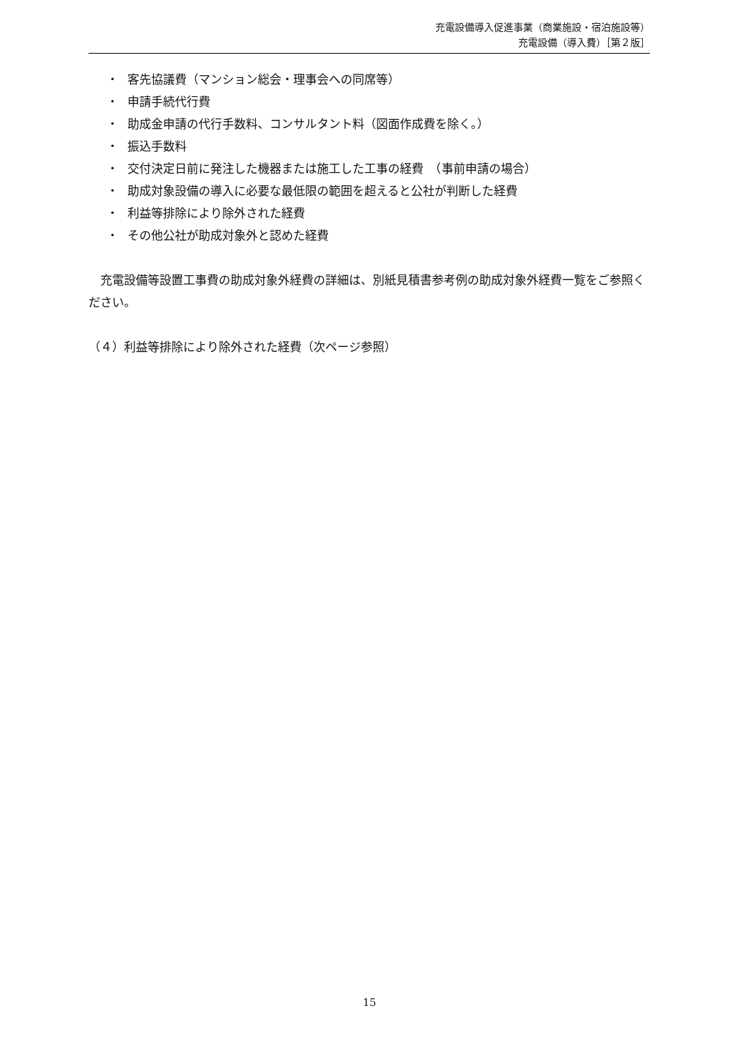充電設備導入促進事業（商業施設・宿泊施設等）
充電設備（導入費）［第２版］
・ 客先協議費（マンション総会・理事会への同席等）
・ 申請手続代行費
・ 助成金申請の代行手数料、コンサルタント料（図面作成費を除く。）
・ 振込手数料
・ 交付決定日前に発注した機器または施工した工事の経費　（事前申請の場合）
・ 助成対象設備の導入に必要な最低限の範囲を超えると公社が判断した経費
・ 利益等排除により除外された経費
・ その他公社が助成対象外と認めた経費
　充電設備等設置工事費の助成対象外経費の詳細は、別紙見積書参考例の助成対象外経費一覧をご参照ください。
（４）利益等排除により除外された経費（次ページ参照）
15